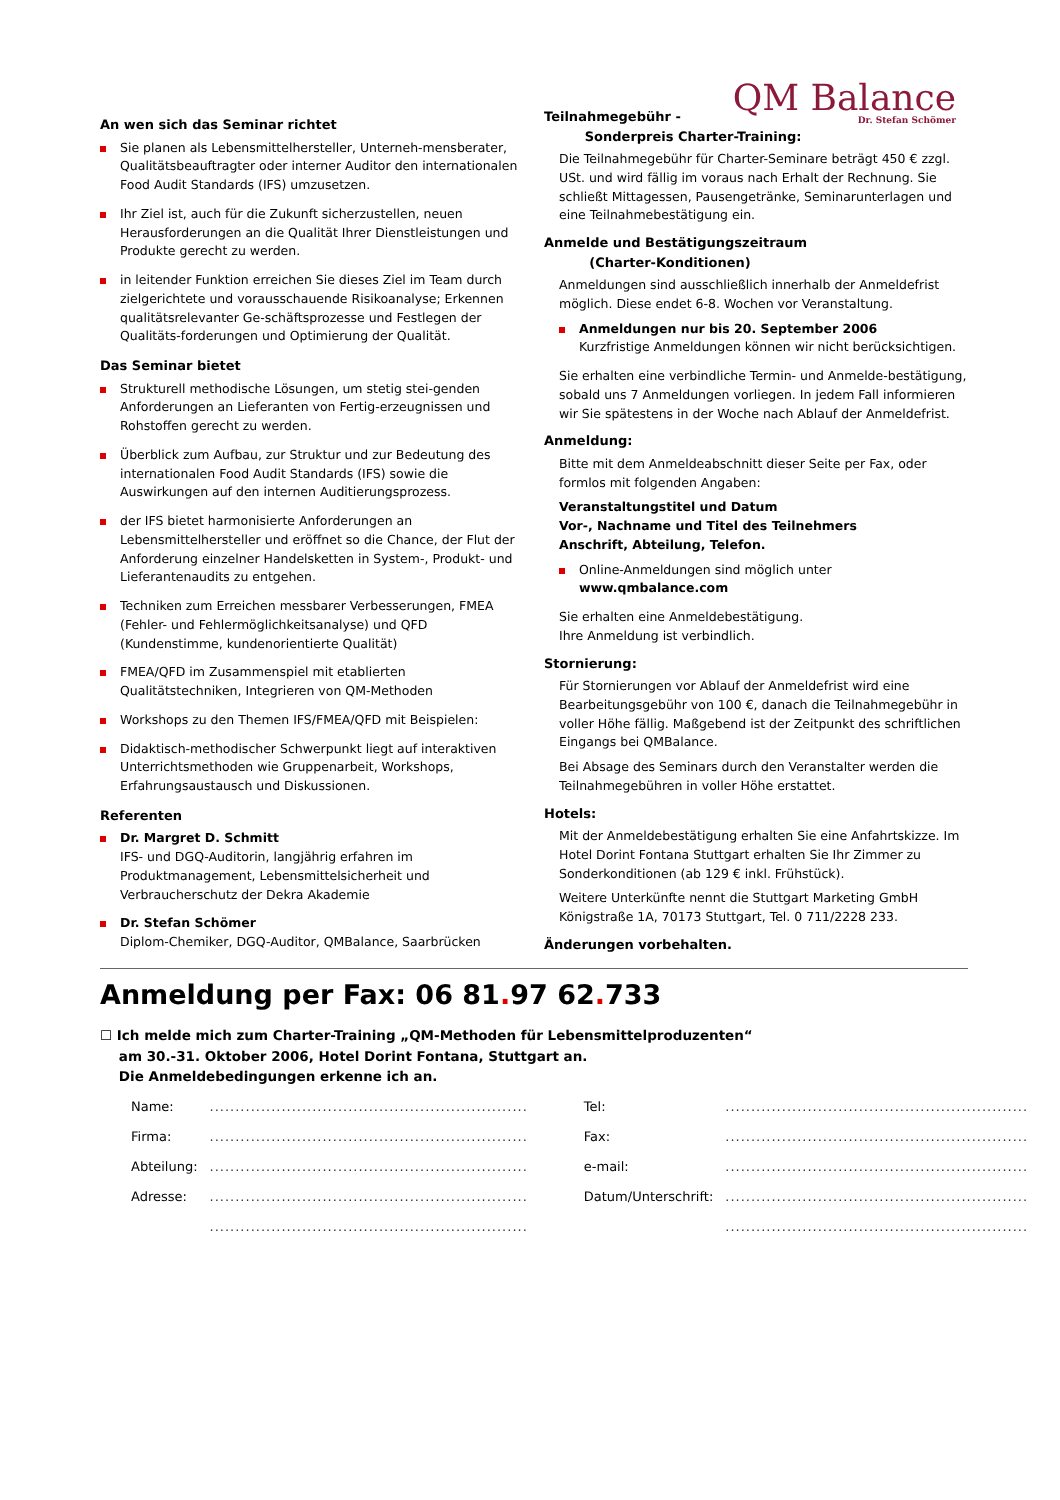QM Balance
Dr. Stefan Schömer
An wen sich das Seminar richtet
Sie planen als Lebensmittelhersteller, Unterneh-mensberater, Qualitätsbeauftragter oder interner Auditor den internationalen Food Audit Standards (IFS) umzusetzen.
Ihr Ziel ist, auch für die Zukunft sicherzustellen, neuen Herausforderungen an die Qualität Ihrer Dienstleistungen und Produkte gerecht zu werden.
in leitender Funktion erreichen Sie dieses Ziel im Team durch zielgerichtete und vorausschauende Risikoanalyse; Erkennen qualitätsrelevanter Ge-schäftsprozesse und Festlegen der Qualitäts-forderungen und Optimierung der Qualität.
Das Seminar bietet
Strukturell methodische Lösungen, um stetig stei-genden Anforderungen an Lieferanten von Fertig-erzeugnissen und Rohstoffen gerecht zu werden.
Überblick zum Aufbau, zur Struktur und zur Bedeutung des internationalen Food Audit Standards (IFS) sowie die Auswirkungen auf den internen Auditierungsprozess.
der IFS bietet harmonisierte Anforderungen an Lebensmittelhersteller und eröffnet so die Chance, der Flut der Anforderung einzelner Handelsketten in System-, Produkt- und Lieferantenaudits zu entgehen.
Techniken zum Erreichen messbarer Verbesserungen, FMEA (Fehler- und Fehlermöglichkeitsanalyse) und QFD (Kundenstimme, kundenorientierte Qualität)
FMEA/QFD im Zusammenspiel mit etablierten Qualitätstechniken, Integrieren von QM-Methoden
Workshops zu den Themen IFS/FMEA/QFD mit Beispielen:
Didaktisch-methodischer Schwerpunkt liegt auf interaktiven Unterrichtsmethoden wie Gruppenarbeit, Workshops, Erfahrungsaustausch und Diskussionen.
Referenten
Dr. Margret D. Schmitt
IFS- und DGQ-Auditorin, langjährig erfahren im Produktmanagement, Lebensmittelsicherheit und Verbraucherschutz der Dekra Akademie
Dr. Stefan Schömer
Diplom-Chemiker, DGQ-Auditor, QMBalance, Saarbrücken
Teilnahmegebühr -
Sonderpreis Charter-Training:
Die Teilnahmegebühr für Charter-Seminare beträgt 450 € zzgl. USt. und wird fällig im voraus nach Erhalt der Rechnung. Sie schließt Mittagessen, Pausengetränke, Seminarunterlagen und eine Teilnahmebestätigung ein.
Anmelde und Bestätigungszeitraum
(Charter-Konditionen)
Anmeldungen sind ausschließlich innerhalb der Anmeldefrist möglich. Diese endet 6-8. Wochen vor Veranstaltung.
Anmeldungen nur bis 20. September 2006
Kurzfristige Anmeldungen können wir nicht berücksichtigen.
Sie erhalten eine verbindliche Termin- und Anmelde-bestätigung, sobald uns 7 Anmeldungen vorliegen. In jedem Fall informieren wir Sie spätestens in der Woche nach Ablauf der Anmeldefrist.
Anmeldung:
Bitte mit dem Anmeldeabschnitt dieser Seite per Fax, oder formlos mit folgenden Angaben:
Veranstaltungstitel und Datum
Vor-, Nachname und Titel des Teilnehmers
Anschrift, Abteilung, Telefon.
Online-Anmeldungen sind möglich unter
www.qmbalance.com
Sie erhalten eine Anmeldebestätigung.
Ihre Anmeldung ist verbindlich.
Stornierung:
Für Stornierungen vor Ablauf der Anmeldefrist wird eine Bearbeitungsgebühr von 100 €, danach die Teilnahmegebühr in voller Höhe fällig. Maßgebend ist der Zeitpunkt des schriftlichen Eingangs bei QMBalance.
Bei Absage des Seminars durch den Veranstalter werden die Teilnahmegebühren in voller Höhe erstattet.
Hotels:
Mit der Anmeldebestätigung erhalten Sie eine Anfahrtskizze. Im Hotel Dorint Fontana Stuttgart erhalten Sie Ihr Zimmer zu Sonderkonditionen (ab 129 € inkl. Frühstück).
Weitere Unterkünfte nennt die Stuttgart Marketing GmbH Königstraße 1A, 70173 Stuttgart, Tel. 0 711/2228 233.
Änderungen vorbehalten.
Anmeldung per Fax: 06 81. 97 62. 733
☐ Ich melde mich zum Charter-Training „QM-Methoden für Lebensmittelproduzenten“
am 30.-31. Oktober 2006, Hotel Dorint Fontana, Stuttgart an.
Die Anmeldebedingungen erkenne ich an.
| Name: | .............................................................. | Tel: | ........................................................... |
| Firma: | .............................................................. | Fax: | ........................................................... |
| Abteilung: | .............................................................. | e-mail: | ........................................................... |
| Adresse: | .............................................................. | Datum/Unterschrift: | ........................................................... |
| | .............................................................. | | ........................................................... |